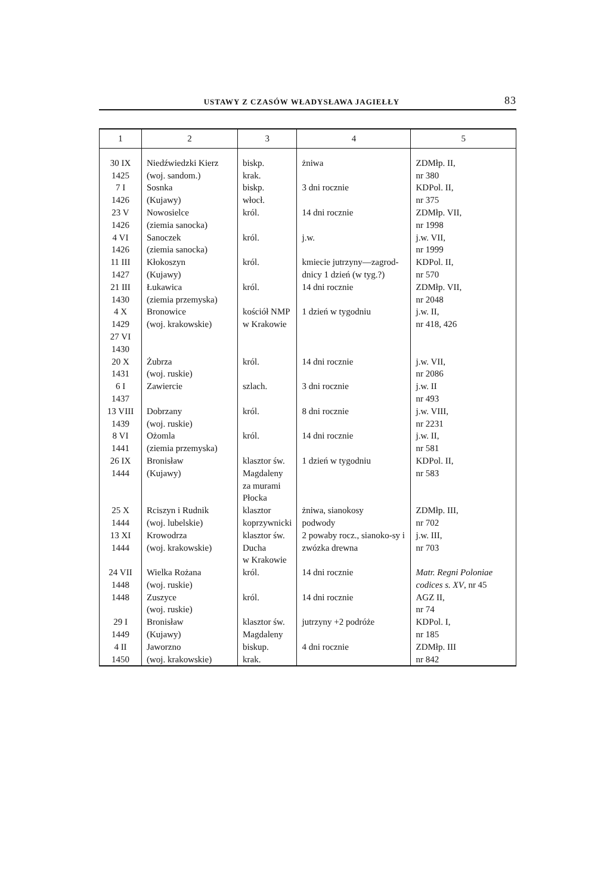USTAWY Z CZASÓW WŁADYSŁAWA JAGIEŁŁY 83
| 1 | 2 | 3 | 4 | 5 |
| --- | --- | --- | --- | --- |
| 30 IX 1425 | Niedźwiedzki Kierz (woj. sandom.) | biskp. krak. | żniwa | ZDMłp. II, nr 380 |
| 7 I 1426 | Sosnka (Kujawy) | biskp. włocł. | 3 dni rocznie | KDPol. II, nr 375 |
| 23 V 1426 | Nowosielce (ziemia sanocka) | król. | 14 dni rocznie | ZDMłp. VII, nr 1998 |
| 4 VI 1426 | Sanoczek (ziemia sanocka) | król. | j.w. | j.w. VII, nr 1999 |
| 11 III 1427 | Kłokoszyn (Kujawy) | król. | kmiecie jutrzyny—zagrod-dnicy 1 dzień (w tyg.?) | KDPol. II, nr 570 |
| 21 III 1430 | Łukawica (ziemia przemyska) | król. | 14 dni rocznie | ZDMłp. VII, nr 2048 |
| 4 X 1429 27 VI 1430 | Bronowice (woj. krakowskie) | kościół NMP w Krakowie | 1 dzień w tygodniu | j.w. II, nr 418, 426 |
| 20 X 1431 | Żubrza (woj. ruskie) | król. | 14 dni rocznie | j.w. VII, nr 2086 |
| 6 I 1437 | Zawiercie | szlach. | 3 dni rocznie | j.w. II nr 493 |
| 13 VIII 1439 | Dobrzany (woj. ruskie) | król. | 8 dni rocznie | j.w. VIII, nr 2231 |
| 8 VI 1441 | Ożomla (ziemia przemyska) | król. | 14 dni rocznie | j.w. II, nr 581 |
| 26 IX 1444 | Bronisław (Kujawy) | klasztor św. Magdaleny za murami Płocka | 1 dzień w tygodniu | KDPol. II, nr 583 |
| 25 X 1444 | Rciszyn i Rudnik (woj. lubelskie) | klasztor koprzywnicki | żniwa, sianokosy podwody | ZDMłp. III, nr 702 |
| 13 XI 1444 | Krowodrza (woj. krakowskie) | klasztor św. Ducha w Krakowie | 2 powaby rocz., sianoko-sy i zwózka drewna | j.w. III, nr 703 |
| 24 VII 1448 | Wielka Rożana (woj. ruskie) | król. | 14 dni rocznie | Matr. Regni Poloniae codices s. XV , nr 45 |
| 1448 | Zuszyce (woj. ruskie) | król. | 14 dni rocznie | AGZ II, nr 74 |
| 29 I 1449 | Bronisław (Kujawy) | klasztor św. Magdaleny | jutrzyny +2 podróże | KDPol. I, nr 185 |
| 4 II 1450 | Jaworzno (woj. krakowskie) | biskup. krak. | 4 dni rocznie | ZDMłp. III nr 842 |